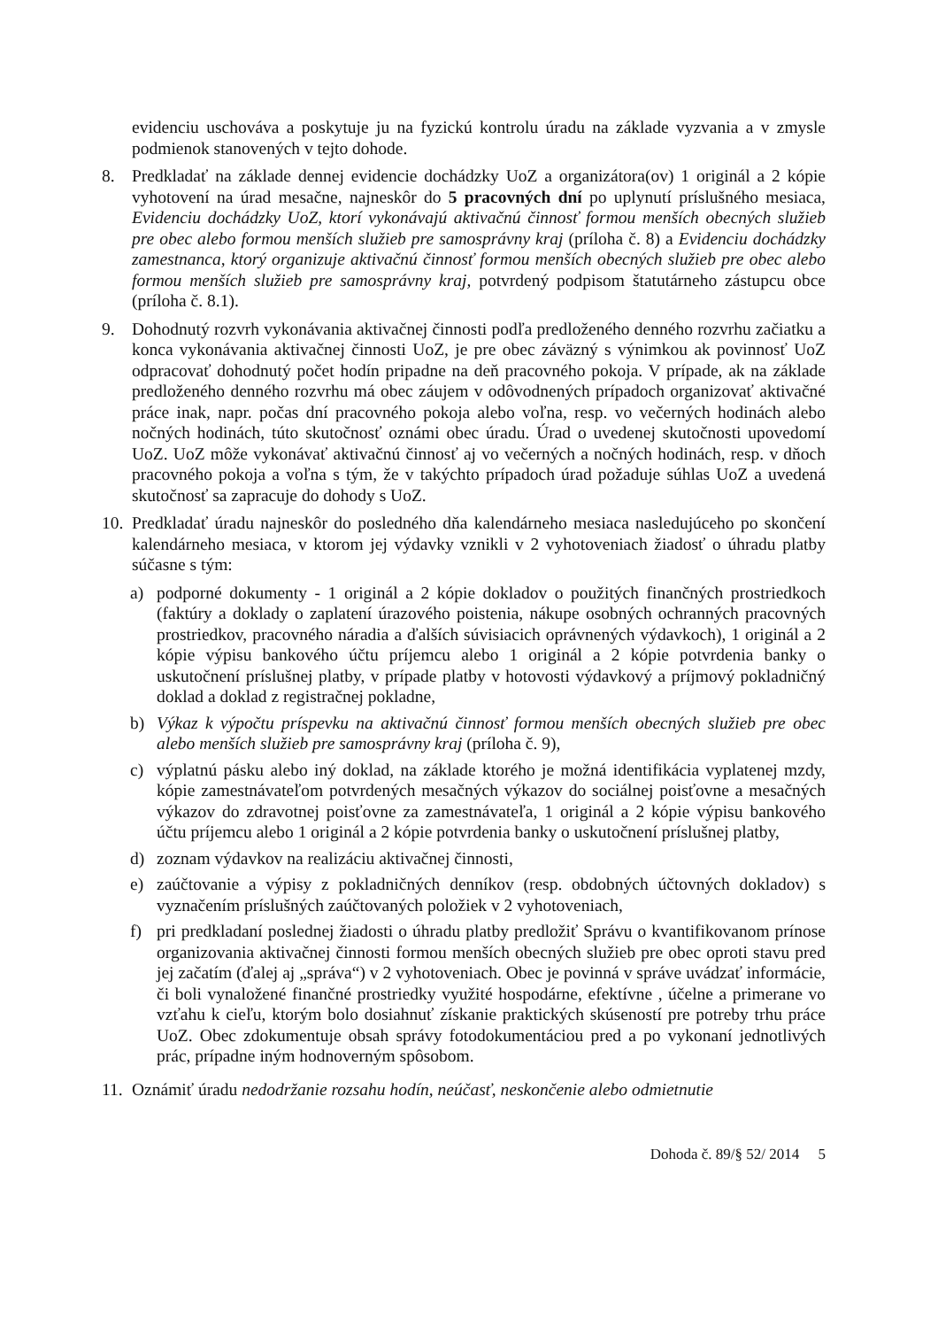evidenciu uschováva a poskytuje ju na fyzickú kontrolu úradu na základe vyzvania a v zmysle podmienok stanovených v tejto dohode.
8. Predkladať na základe dennej evidencie dochádzky UoZ a organizátora(ov) 1 originál a 2 kópie vyhotovení na úrad mesačne, najneskôr do 5 pracovných dní po uplynutí príslušného mesiaca, Evidenciu dochádzky UoZ, ktorí vykonávajú aktivačnú činnosť formou menších obecných služieb pre obec alebo formou menších služieb pre samosprávny kraj (príloha č. 8) a Evidenciu dochádzky zamestnanca, ktorý organizuje aktivačnú činnosť formou menších obecných služieb pre obec alebo formou menších služieb pre samosprávny kraj, potvrdený podpisom štatutárneho zástupcu obce (príloha č. 8.1).
9. Dohodnutý rozvrh vykonávania aktivačnej činnosti podľa predloženého denného rozvrhu začiatku a konca vykonávania aktivačnej činnosti UoZ, je pre obec záväzný s výnimkou ak povinnosť UoZ odpracovať dohodnutý počet hodín pripadne na deň pracovného pokoja. V prípade, ak na základe predloženého denného rozvrhu má obec záujem v odôvodnených prípadoch organizovať aktivačné práce inak, napr. počas dní pracovného pokoja alebo voľna, resp. vo večerných hodinách alebo nočných hodinách, túto skutočnosť oznámi obec úradu. Úrad o uvedenej skutočnosti upovedomí UoZ. UoZ môže vykonávať aktivačnú činnosť aj vo večerných a nočných hodinách, resp. v dňoch pracovného pokoja a voľna s tým, že v takýchto prípadoch úrad požaduje súhlas UoZ a uvedená skutočnosť sa zapracuje do dohody s UoZ.
10.
Predkladať úradu najneskôr do posledného dňa kalendárneho mesiaca nasledujúceho po skončení kalendárneho mesiaca, v ktorom jej výdavky vznikli v 2 vyhotoveniach žiadosť o úhradu platby súčasne s tým:
a) podporné dokumenty - 1 originál a 2 kópie dokladov o použitých finančných prostriedkoch (faktúry a doklady o zaplatení úrazového poistenia, nákupe osobných ochranných pracovných prostriedkov, pracovného náradia a ďalších súvisiacich oprávnených výdavkoch), 1 originál a 2 kópie výpisu bankového účtu príjemcu alebo 1 originál a 2 kópie potvrdenia banky o uskutočnení príslušnej platby, v prípade platby v hotovosti výdavkový a príjmový pokladničný doklad a doklad z registračnej pokladne,
b) Výkaz k výpočtu príspevku na aktivačnú činnosť formou menších obecných služieb pre obec alebo menších služieb pre samosprávny kraj (príloha č. 9),
c) výplatnú pásku alebo iný doklad, na základe ktorého je možná identifikácia vyplatenej mzdy, kópie zamestnávateľom potvrdených mesačných výkazov do sociálnej poisťovne a mesačných výkazov do zdravotnej poisťovne za zamestnávateľa, 1 originál a 2 kópie výpisu bankového účtu príjemcu alebo 1 originál a 2 kópie potvrdenia banky o uskutočnení príslušnej platby,
d) zoznam výdavkov na realizáciu aktivačnej činnosti,
e) zaúčtovanie a výpisy z pokladničných denníkov (resp. obdobných účtovných dokladov) s vyznačením príslušných zaúčtovaných položiek v 2 vyhotoveniach,
f) pri predkladaní poslednej žiadosti o úhradu platby predložiť Správu o kvantifikovanom prínose organizovania aktivačnej činnosti formou menších obecných služieb pre obec oproti stavu pred jej začatím (ďalej aj „správa“) v 2 vyhotoveniach. Obec je povinná v správe uvádzať informácie, či boli vynaložené finančné prostriedky využité hospodárne, efektívne , účelne a primerane vo vzťahu k cieľu, ktorým bolo dosiahnuť získanie praktických skúseností pre potreby trhu práce UoZ. Obec zdokumentuje obsah správy fotodokumentáciou pred a po vykonaní jednotlivých prác, prípadne iným hodnoverným spôsobom.
11.
Oznámiť úradu nedodržanie rozsahu hodín, neúčasť, neskončenie alebo odmietnutie
Dohoda č. 89/§ 52/ 2014 5